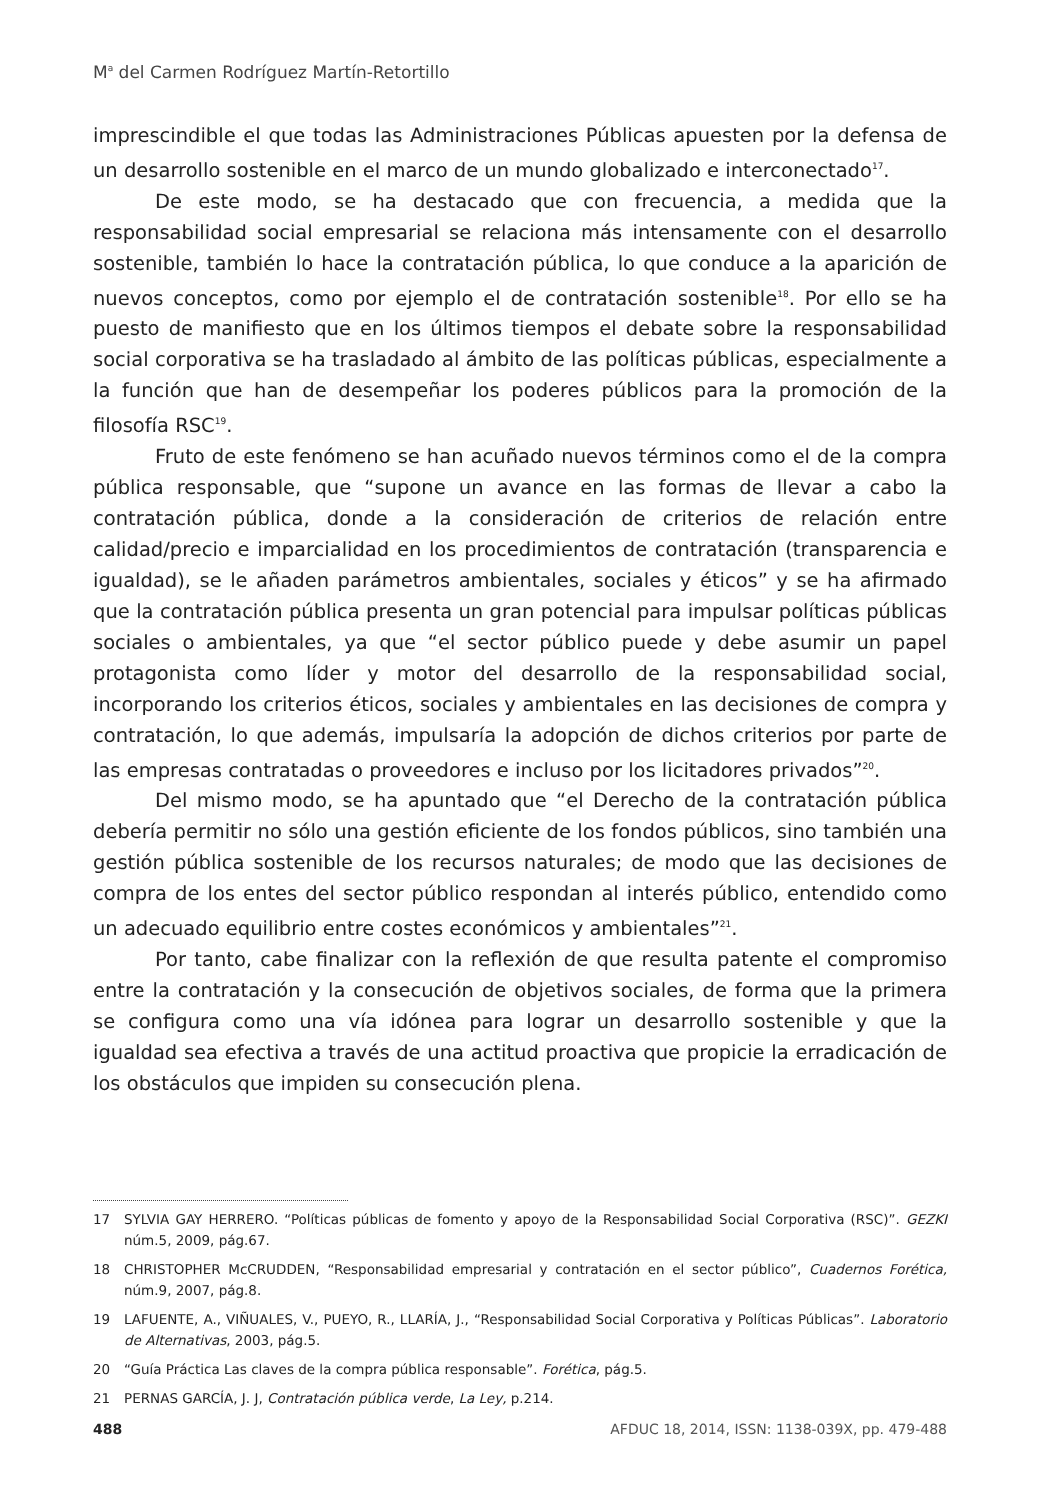M<sup>a</sup> del Carmen Rodríguez Martín-Retortillo
imprescindible el que todas las Administraciones Públicas apuesten por la defensa de un desarrollo sostenible en el marco de un mundo globalizado e interconectado<sup>17</sup>.
De este modo, se ha destacado que con frecuencia, a medida que la responsabilidad social empresarial se relaciona más intensamente con el desarrollo sostenible, también lo hace la contratación pública, lo que conduce a la aparición de nuevos conceptos, como por ejemplo el de contratación sostenible<sup>18</sup>. Por ello se ha puesto de manifiesto que en los últimos tiempos el debate sobre la responsabilidad social corporativa se ha trasladado al ámbito de las políticas públicas, especialmente a la función que han de desempeñar los poderes públicos para la promoción de la filosofía RSC<sup>19</sup>.
Fruto de este fenómeno se han acuñado nuevos términos como el de la compra pública responsable, que “supone un avance en las formas de llevar a cabo la contratación pública, donde a la consideración de criterios de relación entre calidad/precio e imparcialidad en los procedimientos de contratación (transparencia e igualdad), se le añaden parámetros ambientales, sociales y éticos” y se ha afirmado que la contratación pública presenta un gran potencial para impulsar políticas públicas sociales o ambientales, ya que “el sector público puede y debe asumir un papel protagonista como líder y motor del desarrollo de la responsabilidad social, incorporando los criterios éticos, sociales y ambientales en las decisiones de compra y contratación, lo que además, impulsaría la adopción de dichos criterios por parte de las empresas contratadas o proveedores e incluso por los licitadores privados”<sup>20</sup>.
Del mismo modo, se ha apuntado que “el Derecho de la contratación pública debería permitir no sólo una gestión eficiente de los fondos públicos, sino también una gestión pública sostenible de los recursos naturales; de modo que las decisiones de compra de los entes del sector público respondan al interés público, entendido como un adecuado equilibrio entre costes económicos y ambientales”<sup>21</sup>.
Por tanto, cabe finalizar con la reflexión de que resulta patente el compromiso entre la contratación y la consecución de objetivos sociales, de forma que la primera se configura como una vía idónea para lograr un desarrollo sostenible y que la igualdad sea efectiva a través de una actitud proactiva que propicie la erradicación de los obstáculos que impiden su consecución plena.
17 SYLVIA GAY HERRERO. “Políticas públicas de fomento y apoyo de la Responsabilidad Social Corporativa (RSC)”. GEZKI núm.5, 2009, pág.67.
18 CHRISTOPHER McCRUDDEN, “Responsabilidad empresarial y contratación en el sector público”, Cuadernos Forética, núm.9, 2007, pág.8.
19 LAFUENTE, A., VIÑUALES, V., PUEYO, R., LLARÍA, J., “Responsabilidad Social Corporativa y Políticas Públicas”. Laboratorio de Alternativas, 2003, pág.5.
20 “Guía Práctica Las claves de la compra pública responsable”. Forética, pág.5.
21 PERNAS GARCÍA, J. J, Contratación pública verde, La Ley, p.214.
488 AFDUC 18, 2014, ISSN: 1138-039X, pp. 479-488